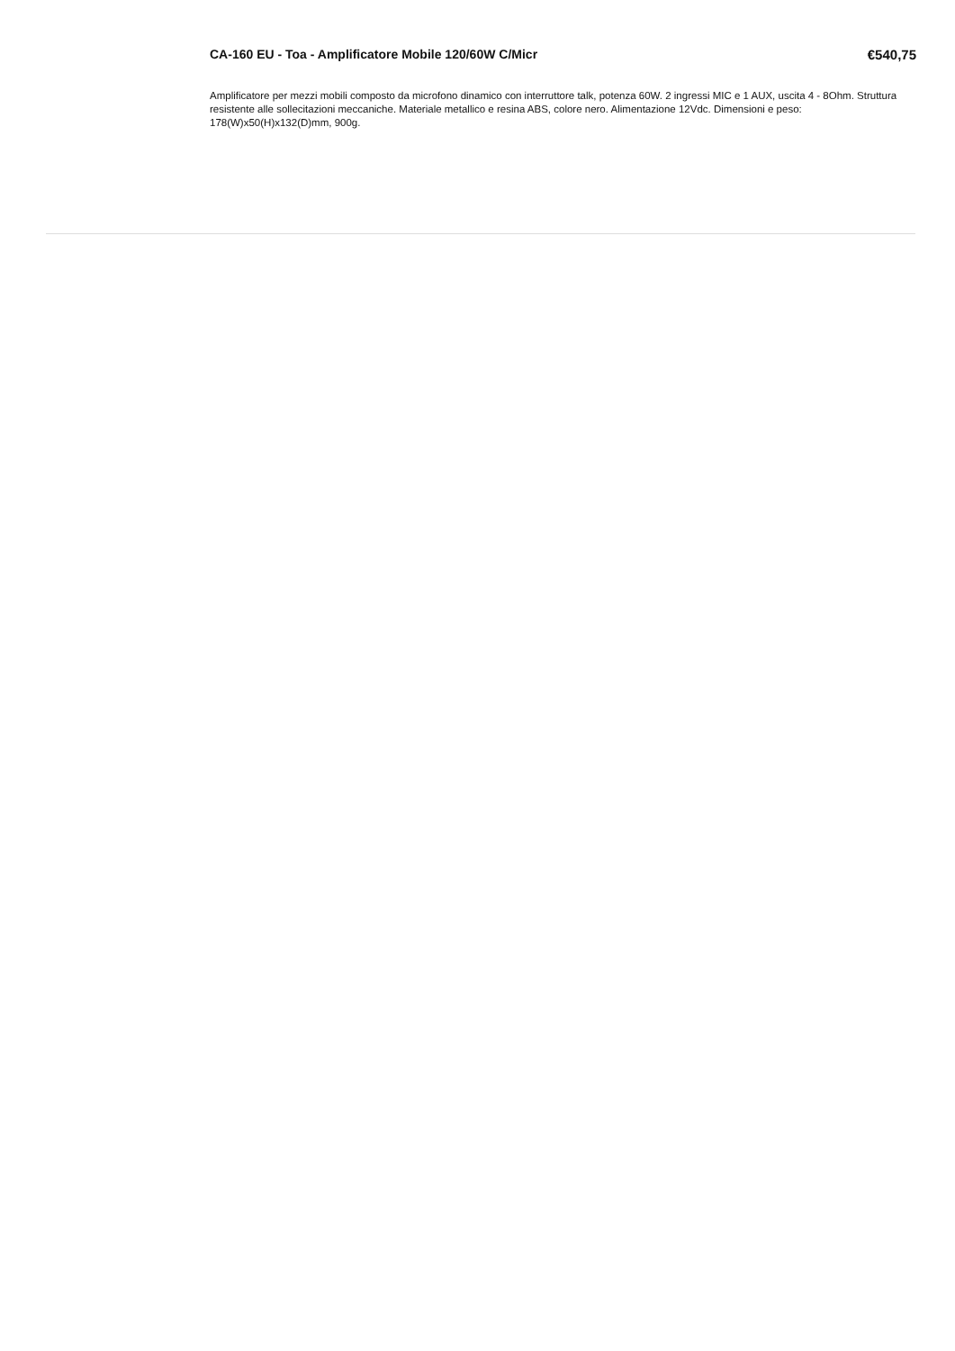CA-160 EU - Toa - Amplificatore Mobile 120/60W C/Micr €540,75
Amplificatore per mezzi mobili composto da microfono dinamico con interruttore talk, potenza 60W. 2 ingressi MIC e 1 AUX, uscita 4 - 8Ohm. Struttura resistente alle sollecitazioni meccaniche. Materiale metallico e resina ABS, colore nero. Alimentazione 12Vdc. Dimensioni e peso: 178(W)x50(H)x132(D)mm, 900g.